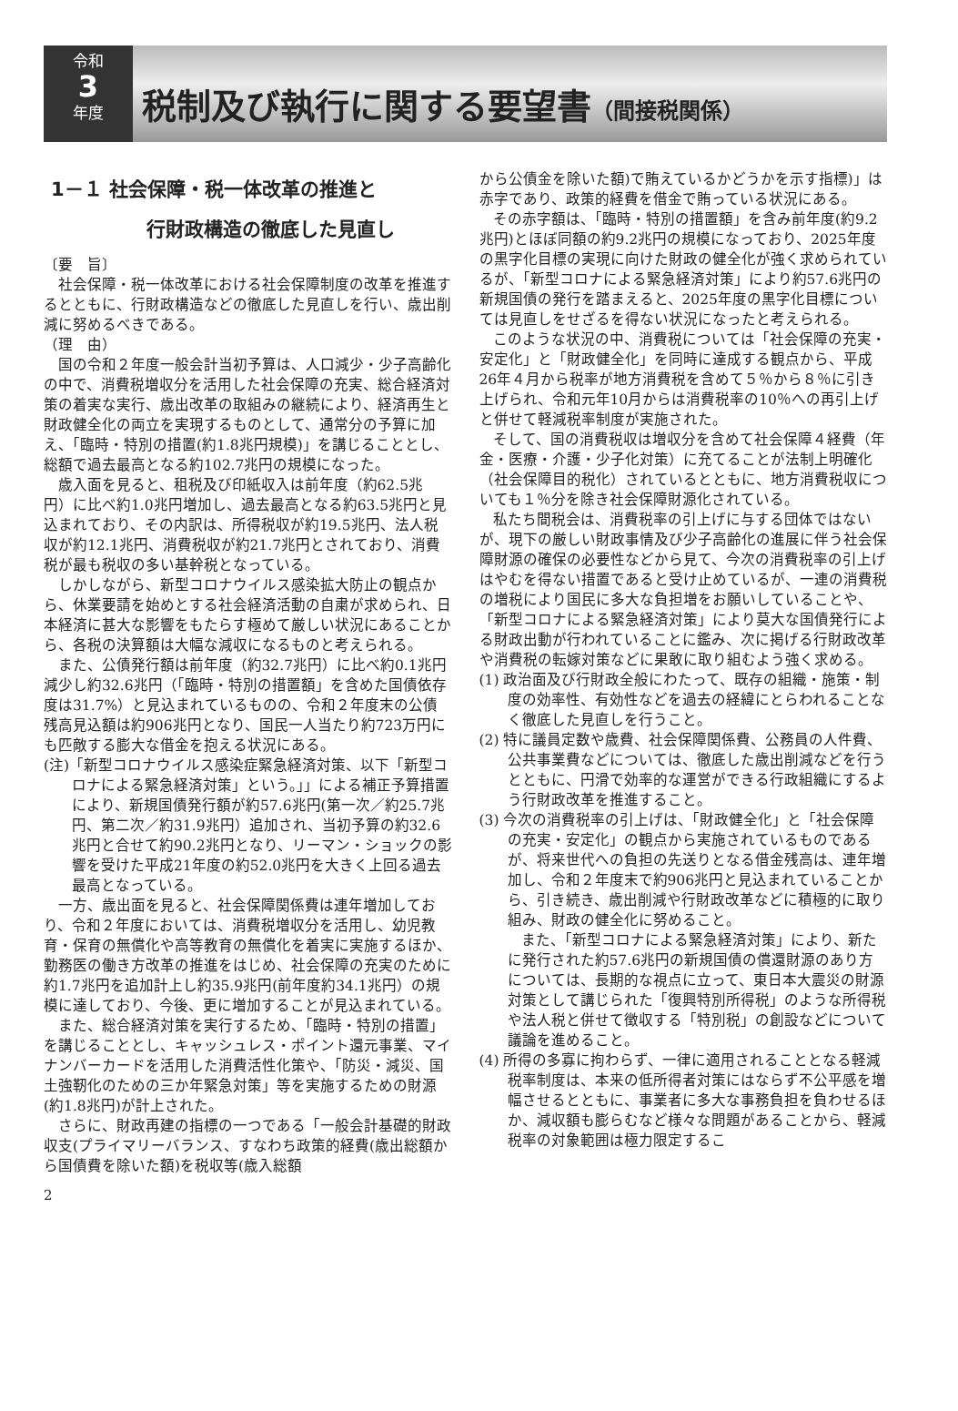令和
3
年度
税制及び執行に関する要望書（間接税関係）
1－１ 社会保障・税一体改革の推進と
　　　　　行財政構造の徹底した見直し
〔要　旨〕
社会保障・税一体改革における社会保障制度の改革を推進するとともに、行財政構造などの徹底した見直しを行い、歳出削減に努めるべきである。
（理　由）
国の令和２年度一般会計当初予算は、人口減少・少子高齢化の中で、消費税増収分を活用した社会保障の充実、総合経済対策の着実な実行、歳出改革の取組みの継続により、経済再生と財政健全化の両立を実現するものとして、通常分の予算に加え、「臨時・特別の措置(約1.8兆円規模)」を講じることとし、総額で過去最高となる約102.7兆円の規模になった。
歳入面を見ると、租税及び印紙収入は前年度（約62.5兆円）に比べ約1.0兆円増加し、過去最高となる約63.5兆円と見込まれており、その内訳は、所得税収が約19.5兆円、法人税収が約12.1兆円、消費税収が約21.7兆円とされており、消費税が最も税収の多い基幹税となっている。
しかしながら、新型コロナウイルス感染拡大防止の観点から、休業要請を始めとする社会経済活動の自粛が求められ、日本経済に甚大な影響をもたらす極めて厳しい状況にあることから、各税の決算額は大幅な減収になるものと考えられる。
また、公債発行額は前年度（約32.7兆円）に比べ約0.1兆円減少し約32.6兆円（「臨時・特別の措置額」を含めた国債依存度は31.7%）と見込まれているものの、令和２年度末の公債残高見込額は約906兆円となり、国民一人当たり約723万円にも匹敵する膨大な借金を抱える状況にある。
(注)「新型コロナウイルス感染症緊急経済対策、以下「新型コロナによる緊急経済対策」という。」」による補正予算措置により、新規国債発行額が約57.6兆円(第一次／約25.7兆円、第二次／約31.9兆円）追加され、当初予算の約32.6兆円と合せて約90.2兆円となり、リーマン・ショックの影響を受けた平成21年度の約52.0兆円を大きく上回る過去最高となっている。
一方、歳出面を見ると、社会保障関係費は連年増加しており、令和２年度においては、消費税増収分を活用し、幼児教育・保育の無償化や高等教育の無償化を着実に実施するほか、勤務医の働き方改革の推進をはじめ、社会保障の充実のために約1.7兆円を追加計上し約35.9兆円(前年度約34.1兆円）の規模に達しており、今後、更に増加することが見込まれている。
また、総合経済対策を実行するため、「臨時・特別の措置」を講じることとし、キャッシュレス・ポイント還元事業、マイナンバーカードを活用した消費活性化策や、「防災・減災、国土強靭化のための三か年緊急対策」等を実施するための財源(約1.8兆円)が計上された。
さらに、財政再建の指標の一つである「一般会計基礎的財政収支(プライマリーバランス、すなわち政策的経費(歳出総額から国債費を除いた額)を税収等(歳入総額
から公債金を除いた額)で賄えているかどうかを示す指標)」は赤字であり、政策的経費を借金で賄っている状況にある。
その赤字額は、「臨時・特別の措置額」を含み前年度(約9.2兆円)とほぼ同額の約9.2兆円の規模になっており、2025年度の黒字化目標の実現に向けた財政の健全化が強く求められているが、「新型コロナによる緊急経済対策」により約57.6兆円の新規国債の発行を踏まえると、2025年度の黒字化目標については見直しをせざるを得ない状況になったと考えられる。
このような状況の中、消費税については「社会保障の充実・安定化」と「財政健全化」を同時に達成する観点から、平成26年４月から税率が地方消費税を含めて５％から８％に引き上げられ、令和元年10月からは消費税率の10％への再引上げと併せて軽減税率制度が実施された。
そして、国の消費税収は増収分を含めて社会保障４経費（年金・医療・介護・少子化対策）に充てることが法制上明確化（社会保障目的税化）されているとともに、地方消費税収についても１％分を除き社会保障財源化されている。
私たち間税会は、消費税率の引上げに与する団体ではないが、現下の厳しい財政事情及び少子高齢化の進展に伴う社会保障財源の確保の必要性などから見て、今次の消費税率の引上げはやむを得ない措置であると受け止めているが、一連の消費税の増税により国民に多大な負担増をお願いしていることや、「新型コロナによる緊急経済対策」により莫大な国債発行による財政出動が行われていることに鑑み、次に掲げる行財政改革や消費税の転嫁対策などに果敢に取り組むよう強く求める。
(1) 政治面及び行財政全般にわたって、既存の組織・施策・制度の効率性、有効性などを過去の経緯にとらわれることなく徹底した見直しを行うこと。
(2) 特に議員定数や歳費、社会保障関係費、公務員の人件費、公共事業費などについては、徹底した歳出削減などを行うとともに、円滑で効率的な運営ができる行政組織にするよう行財政改革を推進すること。
(3) 今次の消費税率の引上げは、「財政健全化」と「社会保障の充実・安定化」の観点から実施されているものであるが、将来世代への負担の先送りとなる借金残高は、連年増加し、令和２年度末で約906兆円と見込まれていることから、引き続き、歳出削減や行財政改革などに積極的に取り組み、財政の健全化に努めること。
また、「新型コロナによる緊急経済対策」により、新たに発行された約57.6兆円の新規国債の償還財源のあり方については、長期的な視点に立って、東日本大震災の財源対策として講じられた「復興特別所得税」のような所得税や法人税と併せて徴収する「特別税」の創設などについて議論を進めること。
(4) 所得の多寡に拘わらず、一律に適用されることとなる軽減税率制度は、本来の低所得者対策にはならず不公平感を増幅させるとともに、事業者に多大な事務負担を負わせるほか、減収額も膨らむなど様々な問題があることから、軽減税率の対象範囲は極力限定するこ
2